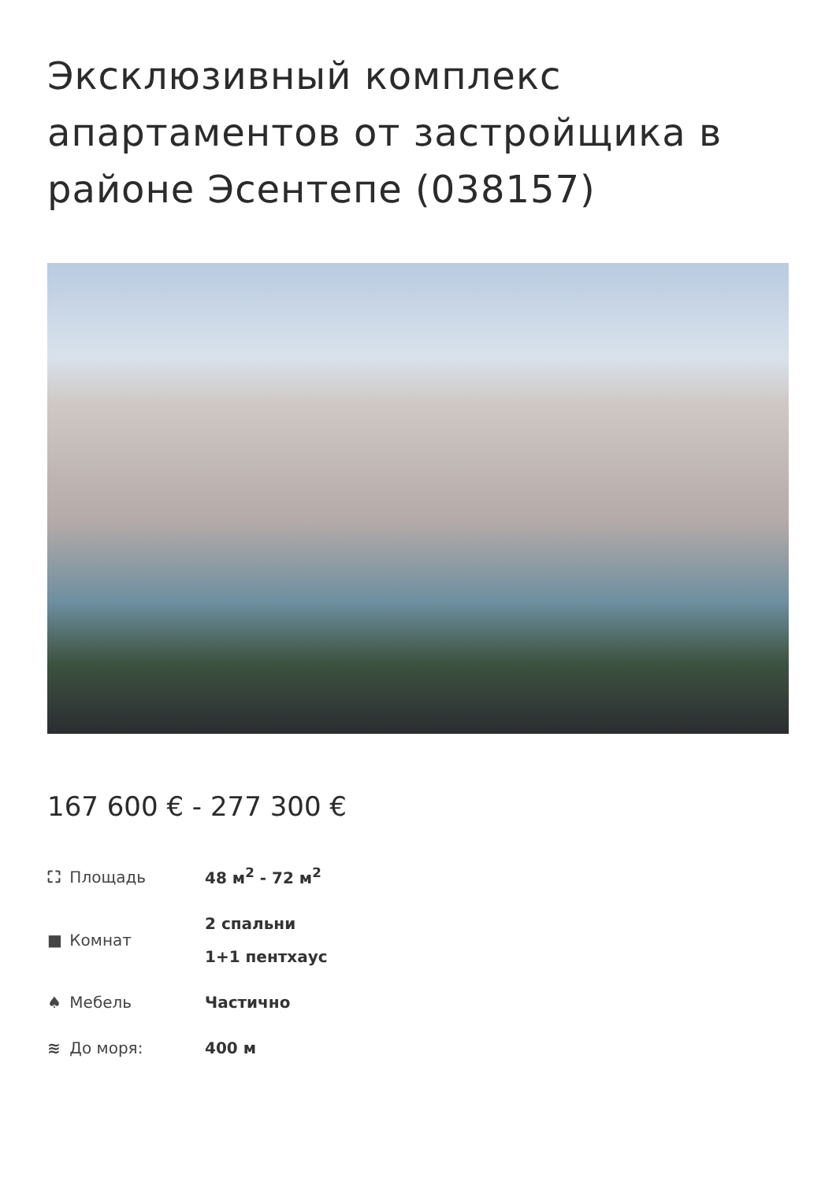Эксклюзивный комплекс апартаментов от застройщика в районе Эсентепе (038157)
167 600 € - 277 300 €
| ⛶ Площадь | 48 м<sup>2</sup> - 72 м<sup>2</sup> |
| ■ Комнат | 2 спальни 1+1 пентхаус |
| ♠ Мебель | Частично |
| ≋ До моря: | 400 м |